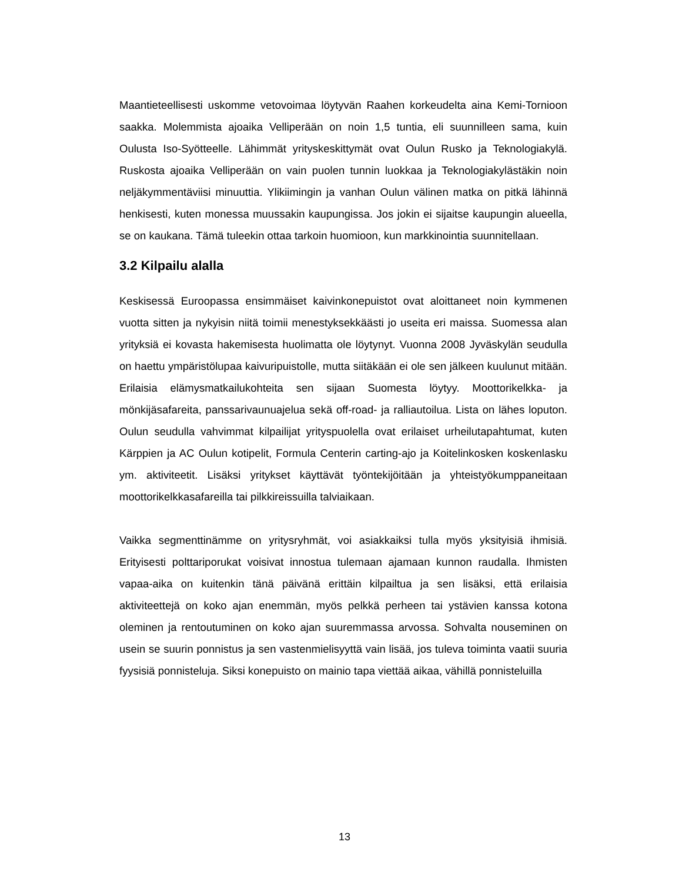Maantieteellisesti uskomme vetovoimaa löytyvän Raahen korkeudelta aina Kemi-Tornioon saakka. Molemmista ajoaika Velliperään on noin 1,5 tuntia, eli suunnilleen sama, kuin Oulusta Iso-Syötteelle. Lähimmät yrityskeskittymät ovat Oulun Rusko ja Teknologiakylä. Ruskosta ajoaika Velliperään on vain puolen tunnin luokkaa ja Teknologiakylästäkin noin neljäkymmentäviisi minuuttia. Ylikiimingin ja vanhan Oulun välinen matka on pitkä lähinnä henkisesti, kuten monessa muussakin kaupungissa. Jos jokin ei sijaitse kaupungin alueella, se on kaukana. Tämä tuleekin ottaa tarkoin huomioon, kun markkinointia suunnitellaan.
3.2 Kilpailu alalla
Keskisessä Euroopassa ensimmäiset kaivinkonepuistot ovat aloittaneet noin kymmenen vuotta sitten ja nykyisin niitä toimii menestyksekkäästi jo useita eri maissa. Suomessa alan yrityksiä ei kovasta hakemisesta huolimatta ole löytynyt. Vuonna 2008 Jyväskylän seudulla on haettu ympäristölupaa kaivuripuistolle, mutta siitäkään ei ole sen jälkeen kuulunut mitään. Erilaisia elämysmatkailukohteita sen sijaan Suomesta löytyy. Moottorikelkka- ja mönkijäsafareita, panssarivaunuajelua sekä off-road- ja ralliautoilua. Lista on lähes loputon. Oulun seudulla vahvimmat kilpailijat yrityspuolella ovat erilaiset urheilutapahtumat, kuten Kärppien ja AC Oulun kotipelit, Formula Centerin carting-ajo ja Koitelinkosken koskenlasku ym. aktiviteetit. Lisäksi yritykset käyttävät työntekijöitään ja yhteistyökumppaneitaan moottorikelkkasafareilla tai pilkkireissuilla talviaikaan.
Vaikka segmenttinämme on yritysryhmät, voi asiakkaiksi tulla myös yksityisiä ihmisiä. Erityisesti polttariporukat voisivat innostua tulemaan ajamaan kunnon raudalla. Ihmisten vapaa-aika on kuitenkin tänä päivänä erittäin kilpailtua ja sen lisäksi, että erilaisia aktiviteettejä on koko ajan enemmän, myös pelkkä perheen tai ystävien kanssa kotona oleminen ja rentoutuminen on koko ajan suuremmassa arvossa. Sohvalta nouseminen on usein se suurin ponnistus ja sen vastenmielisyyttä vain lisää, jos tuleva toiminta vaatii suuria fyysisiä ponnisteluja. Siksi konepuisto on mainio tapa viettää aikaa, vähillä ponnisteluilla
13